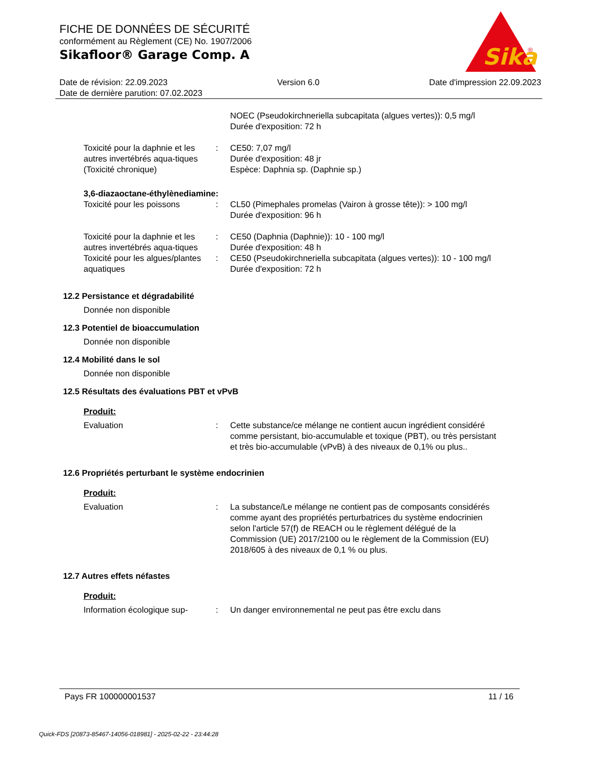FICHE DE DONNÉES DE SÉCURITÉ
conformément au Règlement (CE) No. 1907/2006
Sikafloor® Garage Comp. A
Sika
®
Date de révision: 22.09.2023 Version 6.0 Date d'impression 22.09.2023
Date de dernière parution: 07.02.2023
NOEC (Pseudokirchneriella subcapitata (algues vertes)): 0,5 mg/l
Durée d'exposition: 72 h
Toxicité pour la daphnie et les autres invertébrés aqua-tiques (Toxicité chronique)
: CE50: 7,07 mg/l
Durée d'exposition: 48 jr
Espèce: Daphnia sp. (Daphnie sp.)
3,6-diazaoctane-éthylènediamine:
Toxicité pour les poissons : CL50 (Pimephales promelas (Vairon à grosse tête)): > 100 mg/l
Durée d'exposition: 96 h
Toxicité pour la daphnie et les autres invertébrés aqua-tiques
: CE50 (Daphnia (Daphnie)): 10 - 100 mg/l
Durée d'exposition: 48 h
Toxicité pour les algues/plantes aquatiques
: CE50 (Pseudokirchneriella subcapitata (algues vertes)): 10 - 100 mg/l
Durée d'exposition: 72 h
12.2 Persistance et dégradabilité
Donnée non disponible
12.3 Potentiel de bioaccumulation
Donnée non disponible
12.4 Mobilité dans le sol
Donnée non disponible
12.5 Résultats des évaluations PBT et vPvB
Produit:
Evaluation : Cette substance/ce mélange ne contient aucun ingrédient considéré comme persistant, bio-accumulable et toxique (PBT), ou très persistant et très bio-accumulable (vPvB) à des niveaux de 0,1% ou plus..
12.6 Propriétés perturbant le système endocrinien
Produit:
Evaluation : La substance/Le mélange ne contient pas de composants considérés comme ayant des propriétés perturbatrices du système endocrinien selon l'article 57(f) de REACH ou le règlement délégué de la Commission (UE) 2017/2100 ou le règlement de la Commission (EU) 2018/605 à des niveaux de 0,1 % ou plus.
12.7 Autres effets néfastes
Produit:
Information écologique sup-
: Un danger environnemental ne peut pas être exclu dans
Pays FR 100000001537 11 / 16
Quick-FDS [20873-85467-14056-018981] - 2025-02-22 - 23:44:28